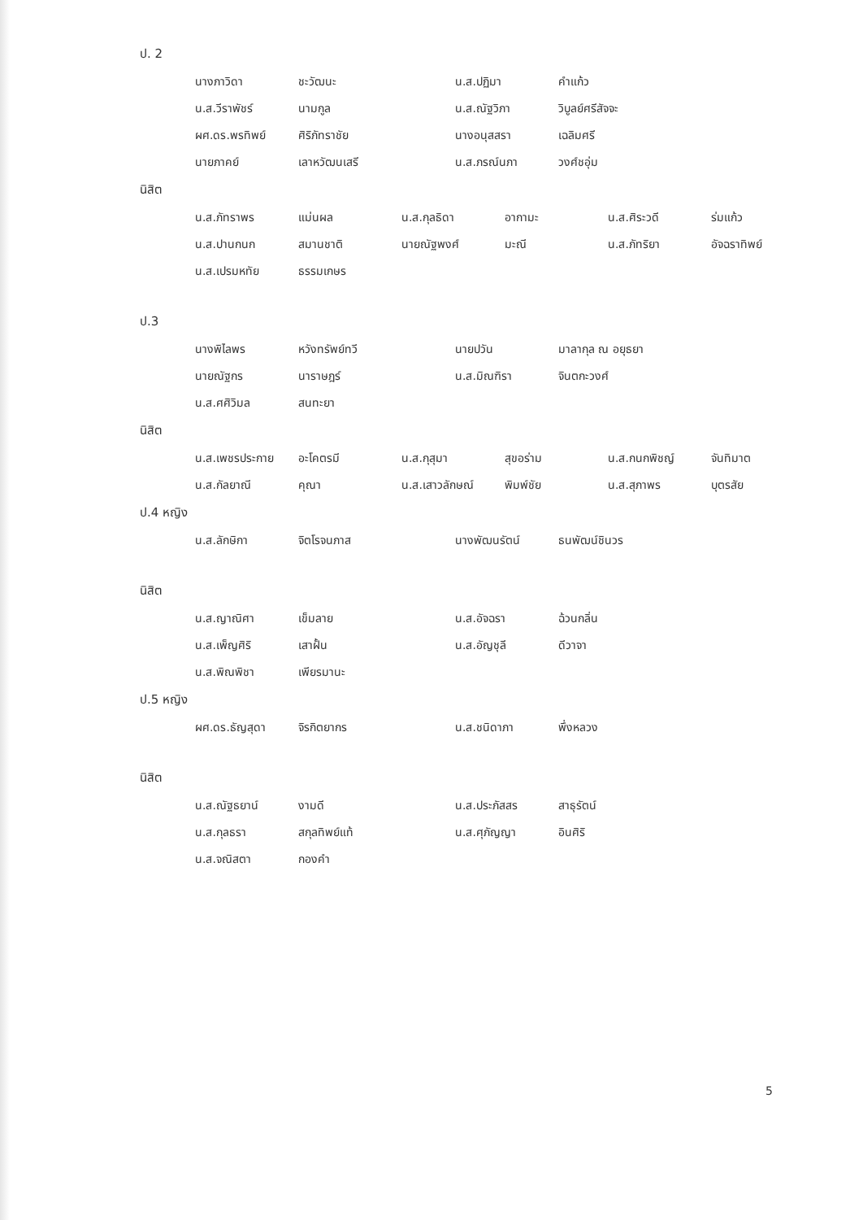ป. 2
| นางภาวิดา | ชะวัฒนะ | น.ส.ปฏิมา | คำแก้ว |
| น.ส.วีราพัชร์ | นามกูล | น.ส.ณัฐวิภา | วิบูลย์ศรีสัจจะ |
| ผศ.ดร.พรทิพย์ | ศิริภัทราชัย | นางอนุสสรา | เฉลิมศรี |
| นายภาคย์ | เลาหวัฒนเสรี | น.ส.ภรณ์นภา | วงศ์ชอุ่ม |
นิสิต
| น.ส.ภัทราพร | แม่นผล | น.ส.กุลธิดา | อากามะ | น.ส.ศิระวดี | ร่มแก้ว |
| น.ส.ปานกนก | สมานชาติ | นายณัฐพงศ์ | มะณี | น.ส.ภัทริยา | อัจฉราทิพย์ |
| น.ส.เปรมหทัย | ธรรมเกษร | | | | |
ป.3
| นางพิไลพร | หวังทรัพย์ทวี | นายปวัน | มาลากุล ณ อยุธยา |
| นายณัฐกร | นาราษฎร์ | น.ส.มิณฑิรา | จินตกะวงศ์ |
| น.ส.ศศิวิมล | สนทะยา | | |
นิสิต
| น.ส.เพชรประกาย | อะโคตรมี | น.ส.กุสุมา | สุขอร่าม | น.ส.กนกพิชญ์ | จันทิมาต |
| น.ส.กัลยาณี | คุณา | น.ส.เสาวลักษณ์ | พิมพ์ชัย | น.ส.สุภาพร | บุตรสัย |
ป.4 หญิง
| น.ส.ลักษิกา | จิตโรจนภาส | นางพัฒนรัตน์ | ธนพัฒน์ชินวร |
นิสิต
| น.ส.ญาณิศา | เข็มลาย | น.ส.อัจฉรา | ฉ้วนกลิ่น |
| น.ส.เพ็ญศิริ | เสาฝั้น | น.ส.อัญชุลี | ดีวาจา |
| น.ส.พิณพิชา | เพียรมานะ | | |
ป.5 หญิง
| ผศ.ดร.ธัญสุดา | จิรกิตยากร | น.ส.ชนิดาภา | พึ่งหลวง |
นิสิต
| น.ส.ณัฐธยาน์ | งามดี | น.ส.ประภัสสร | สาธุรัตน์ |
| น.ส.กุลธรา | สกุลทิพย์แท้ | น.ส.ศุภัญญา | อินศิริ |
| น.ส.จณิสตา | กองคำ | | |
5